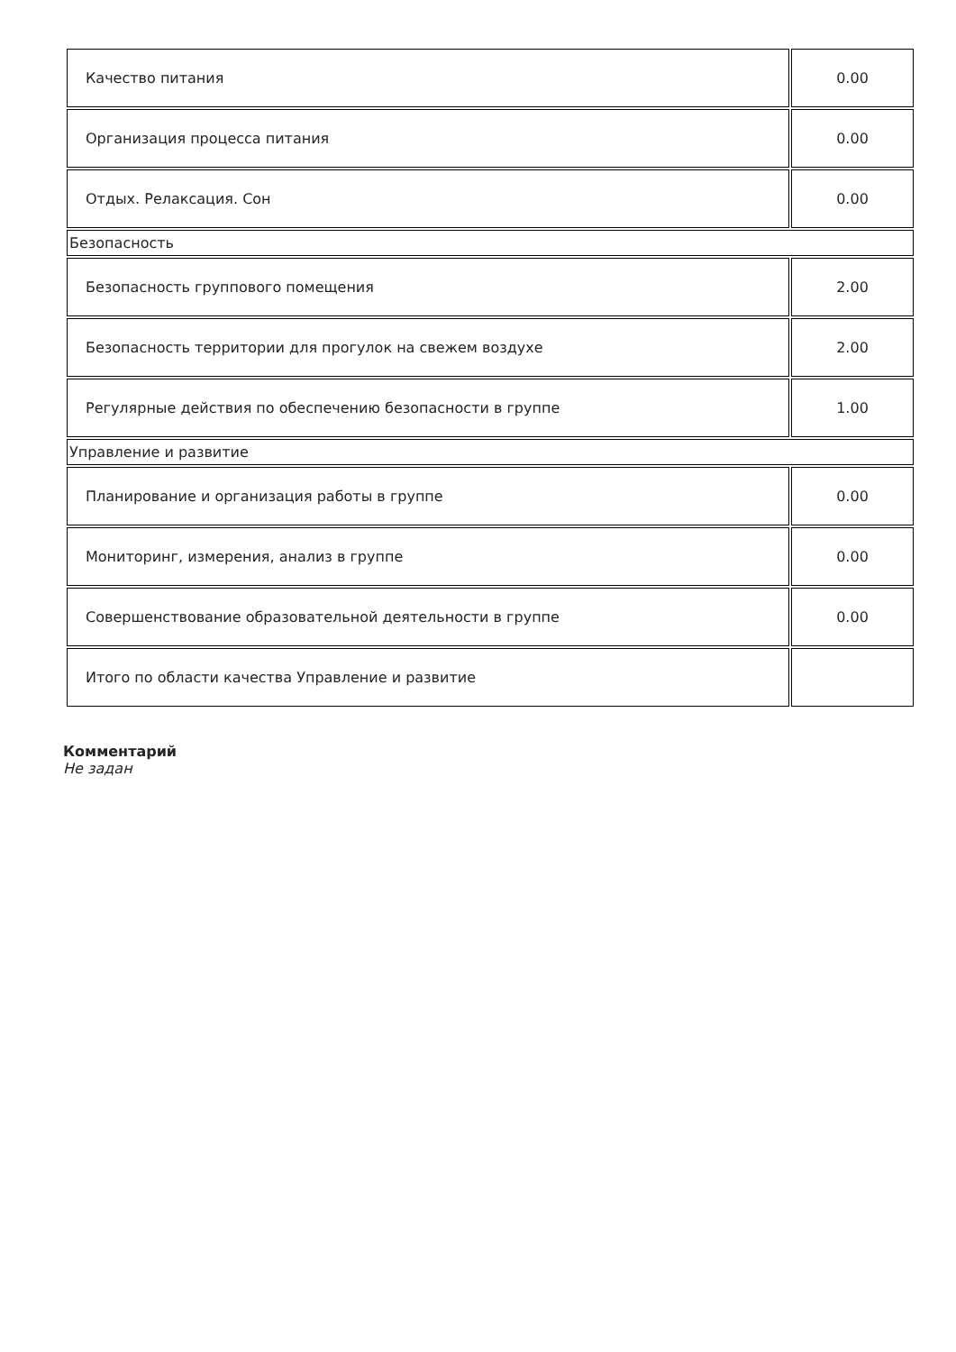| Качество питания | 0.00 |
| Организация процесса питания | 0.00 |
| Отдых. Релаксация. Сон | 0.00 |
| Безопасность | |
| Безопасность группового помещения | 2.00 |
| Безопасность территории для прогулок на свежем воздухе | 2.00 |
| Регулярные действия по обеспечению безопасности в группе | 1.00 |
| Управление и развитие | |
| Планирование и организация работы в группе | 0.00 |
| Мониторинг, измерения, анализ в группе | 0.00 |
| Совершенствование образовательной деятельности в группе | 0.00 |
| Итого по области качества Управление и развитие | |
Комментарий
Не задан